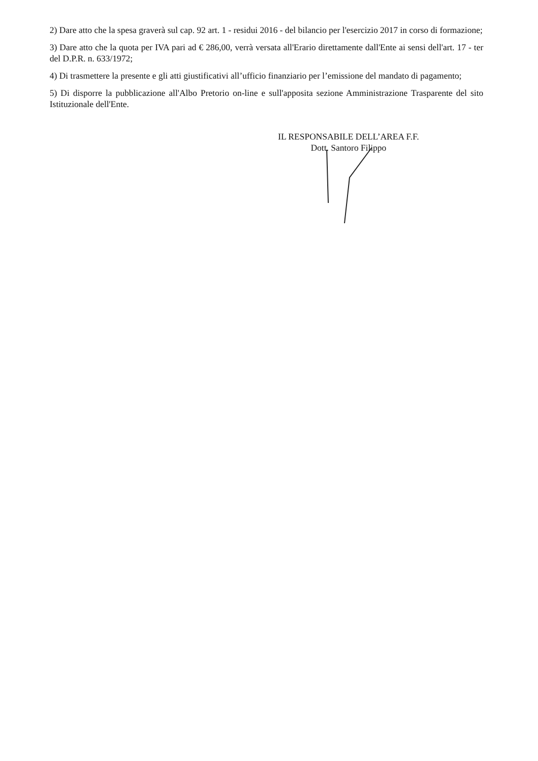2) Dare atto che la spesa graverà sul cap. 92 art. 1 - residui 2016 - del bilancio per l'esercizio 2017 in corso di formazione;
3) Dare atto che la quota per IVA pari ad € 286,00, verrà versata all'Erario direttamente dall'Ente ai sensi dell'art. 17 - ter del D.P.R. n. 633/1972;
4) Di trasmettere la presente e gli atti giustificativi all’ufficio finanziario per l’emissione del mandato di pagamento;
5) Di disporre la pubblicazione all'Albo Pretorio on-line e sull'apposita sezione Amministrazione Trasparente del sito Istituzionale dell'Ente.
IL RESPONSABILE DELL’AREA F.F.
Dott. Santoro Filippo